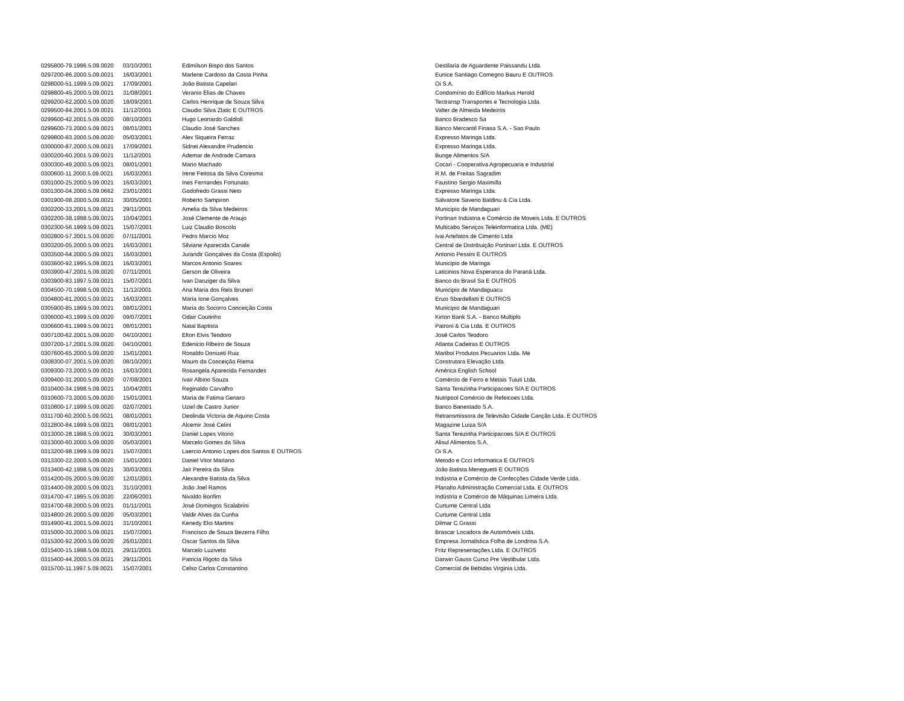| 0295800-79.1996.5.09.0020 | 03/10/2001 | Edimilson Bispo dos Santos | Destilaria de Aguardente Paissandu Ltda. |
| 0297200-86.2000.5.09.0021 | 16/03/2001 | Marlene Cardoso da Costa Pinha | Eunice Santiago Comegno Bauru E OUTROS |
| 0298000-51.1999.5.09.0021 | 17/09/2001 | João Batista Capelari | Oi S.A. |
| 0298800-45.2000.5.09.0021 | 31/08/2001 | Veranio Elias de Chaves | Condomínio do Edifício Markus Herold |
| 0299200-62.2000.5.09.0020 | 18/09/2001 | Carlos Henrique de Souza Silva | Tectransp Transportes e Tecnologia Ltda. |
| 0299500-84.2001.5.09.0021 | 11/12/2001 | Claudio Silva Zlatic E OUTROS | Valter de Almeida Medeiros |
| 0299600-42.2001.5.09.0020 | 08/10/2001 | Hugo Leonardo Galdioli | Banco Bradesco Sa |
| 0299600-73.2000.5.09.0021 | 08/01/2001 | Claudio José Sanches | Banco Mercantil Finasa S.A. - Sao Paulo |
| 0299800-83.2000.5.09.0020 | 05/03/2001 | Alex Siqueira Ferraz | Expresso Maringa Ltda. |
| 0300000-87.2000.5.09.0021 | 17/09/2001 | Sidnei Alexandre Prudencio | Expresso Maringa Ltda. |
| 0300200-60.2001.5.09.0021 | 11/12/2001 | Ademar de Andrade Camara | Bunge Alimentos S/A |
| 0300300-49.2000.5.09.0021 | 08/01/2001 | Mario Machado | Cocari - Cooperativa Agropecuaria e Industrial |
| 0300600-11.2000.5.09.0021 | 16/03/2001 | Irene Feitosa da Silva Coresma | R.M. de Freitas Sagradim |
| 0301000-25.2000.5.09.0021 | 16/03/2001 | Ines Fernandes Fortunato | Faustino Sergio Maximilla |
| 0301300-04.2000.5.09.0662 | 23/01/2001 | Godofredo Grassi Neto | Expresso Maringa Ltda. |
| 0301900-08.2000.5.09.0021 | 30/05/2001 | Roberto Sampiron | Salvatore Saverio Baldinu & Cia Ltda. |
| 0302200-33.2001.5.09.0021 | 29/11/2001 | Amelia da Silva Medeiros | Municipio de Mandaguari |
| 0302200-38.1998.5.09.0021 | 10/04/2001 | José Clemente de Araujo | Portinari Indústria e Comércio de Moveis Ltda. E OUTROS |
| 0302300-56.1999.5.09.0021 | 15/07/2001 | Luiz Claudio Boscolo | Multicabo Serviços Teleinformatica Ltda. (ME) |
| 0302800-57.2001.5.09.0020 | 07/11/2001 | Pedro Marcio Moz | Ivai Artefatos de Cimento Ltda |
| 0303200-05.2000.5.09.0021 | 16/03/2001 | Silviane Aparecida Canale | Central de Distribuição Portinari Ltda. E OUTROS |
| 0303500-64.2000.5.09.0021 | 16/03/2001 | Jurandir Gonçalves da Costa (Espolio) | Antonio Pessini E OUTROS |
| 0303600-92.1995.5.09.0021 | 16/03/2001 | Marcos Antonio Soares | Municipio de Maringa |
| 0303900-47.2001.5.09.0020 | 07/11/2001 | Gerson de Oliveira | Laticinios Nova Esperanca do Paraná Ltda. |
| 0303900-83.1997.5.09.0021 | 15/07/2001 | Ivan Danziger da Silva | Banco do Brasil Sa E OUTROS |
| 0304500-70.1998.5.09.0021 | 11/12/2001 | Ana Maria dos Reis Bruneri | Municipio de Mandaguacu |
| 0304800-61.2000.5.09.0021 | 16/03/2001 | Maria Ione Gonçalves | Enzo Sbardellatti E OUTROS |
| 0305900-85.1999.5.09.0021 | 08/01/2001 | Maria do Socorro Conceição Costa | Municipio de Mandaguari |
| 0306000-43.1999.5.09.0020 | 09/07/2001 | Odair Coutinho | Kirton Bank S.A. - Banco Multiplo |
| 0306600-61.1999.5.09.0021 | 08/01/2001 | Natal Baptista | Patroni & Cia Ltda. E OUTROS |
| 0307100-62.2001.5.09.0020 | 04/10/2001 | Elton Elvis Teodoro | José Carlos Teodoro |
| 0307200-17.2001.5.09.0020 | 04/10/2001 | Edenicio Ribeiro de Souza | Atlanta Cadeiras E OUTROS |
| 0307600-65.2000.5.09.0020 | 15/01/2001 | Ronaldo Donizeti Ruiz | Mariboi Produtos Pecuarios Ltda. Me |
| 0308300-07.2001.5.09.0020 | 08/10/2001 | Mauro da Conceição Riema | Construtora Elevação Ltda. |
| 0309300-73.2000.5.09.0021 | 16/03/2001 | Rosangela Aparecida Fernandes | América English School |
| 0309400-31.2000.5.09.0020 | 07/08/2001 | Ivair Albino Souza | Comércio de Ferro e Metais Tuiuti Ltda. |
| 0310400-34.1998.5.09.0021 | 10/04/2001 | Reginaldo Carvalho | Santa Terezinha Participacoes S/A E OUTROS |
| 0310600-73.2000.5.09.0020 | 15/01/2001 | Maria de Fatima Genaro | Nutripool Comércio de Refeicoes Ltda. |
| 0310800-17.1999.5.09.0020 | 02/07/2001 | Uziel de Castro Junior | Banco Banestado S.A. |
| 0311700-60.2000.5.09.0021 | 08/01/2001 | Deolinda Victoria de Aquino Costa | Retransmissora de Televisão Cidade Canção Ltda. E OUTROS |
| 0312800-84.1999.5.09.0021 | 08/01/2001 | Alcemir José Celini | Magazine Luiza S/A |
| 0313000-28.1998.5.09.0021 | 30/03/2001 | Daniel Lopes Vitorio | Santa Terezinha Participacoes S/A E OUTROS |
| 0313000-60.2000.5.09.0020 | 05/03/2001 | Marcelo Gomes da Silva | Alisul Alimentos S.A. |
| 0313200-98.1999.5.09.0021 | 15/07/2001 | Laercio Antonio Lopes dos Santos E OUTROS | Oi S.A. |
| 0313300-22.2000.5.09.0020 | 15/01/2001 | Daniel Vitor Mariano | Metodo e Ccci Informatica E OUTROS |
| 0313400-42.1998.5.09.0021 | 30/03/2001 | Jair Pereira da Silva | João Batista Meneguetti E OUTROS |
| 0314200-05.2000.5.09.0020 | 12/01/2001 | Alexandre Batista da Silva | Indústria e Comércio de Confecções Cidade Verde Ltda. |
| 0314400-09.2000.5.09.0021 | 31/10/2001 | João Joel Ramos | Planalto Administração Comercial Ltda. E OUTROS |
| 0314700-47.1995.5.09.0020 | 22/06/2001 | Nivaldo Bonfim | Indústria e Comércio de Máquinas Limeira Ltda. |
| 0314700-68.2000.5.09.0021 | 01/11/2001 | José Domingos Scalabrini | Curtume Central Ltda |
| 0314800-26.2000.5.09.0020 | 05/03/2001 | Valdir Alves da Cunha | Curtume Central Ltda |
| 0314900-41.2001.5.09.0021 | 31/10/2001 | Kenedy Eloi Martins | Dilmar C Grassi |
| 0315000-30.2000.5.09.0021 | 15/07/2001 | Francisco de Souza Bezerra Filho | Brascar Locadora de Automóveis Ltda. |
| 0315300-92.2000.5.09.0020 | 26/01/2001 | Oscar Santos da Silva | Empresa Jornalistica Folha de Londrina S.A. |
| 0315400-15.1998.5.09.0021 | 29/11/2001 | Marcelo Luziveto | Fritz Representações Ltda. E OUTROS |
| 0315400-44.2000.5.09.0021 | 29/11/2001 | Patricia Rigoto da Silva | Darwin Gauss Curso Pre Vestibular Ltda. |
| 0315700-11.1997.5.09.0021 | 15/07/2001 | Celso Carlos Constantino | Comercial de Bebidas Virginia Ltda. |